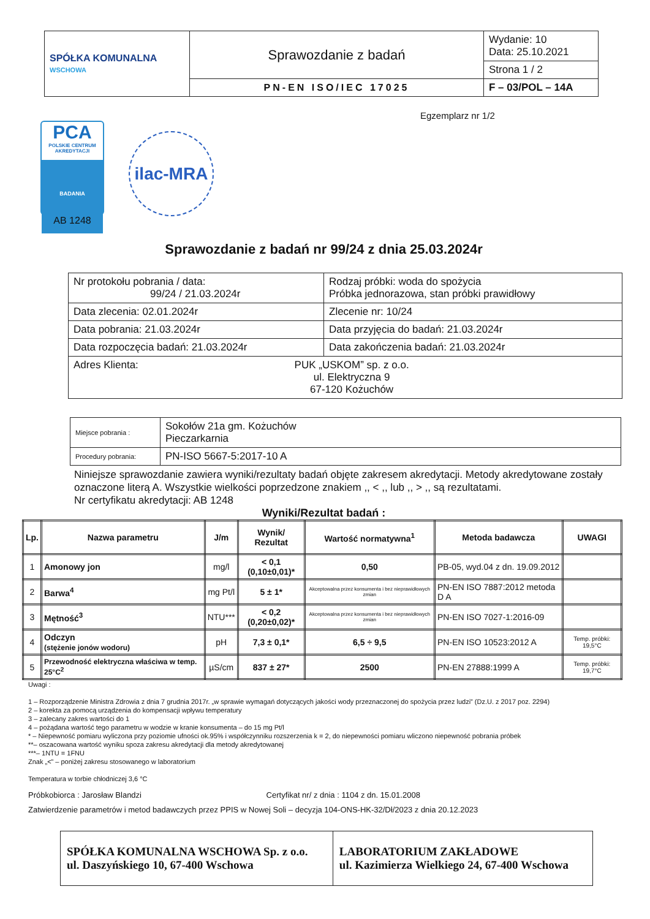| SPÓŁKA KOMUNALNA WSCHOWA | Sprawozdanie z badań | Wydanie: 10 Data: 25.10.2021 |
| | | Strona 1 / 2 |
| | PN-EN ISO/IEC 17025 | F – 03/POL – 14A |
Egzemplarz nr 1/2
PCA
POLSKIE CENTRUM AKREDYTACJI
BADANIA
AB 1248
ilac-MRA
Sprawozdanie z badań nr 99/24 z dnia 25.03.2024r
| Nr protokołu pobrania / data: 99/24 / 21.03.2024r | Rodzaj próbki: woda do spożycia Próbka jednorazowa, stan próbki prawidłowy |
| Data zlecenia: 02.01.2024r | Zlecenie nr: 10/24 |
| Data pobrania: 21.03.2024r | Data przyjęcia do badań: 21.03.2024r |
| Data rozpoczęcia badań: 21.03.2024r | Data zakończenia badań: 21.03.2024r |
| Adres Klienta: PUK „USKOM” sp. z o.o. ul. Elektryczna 9 67-120 Kożuchów | |
| Miejsce pobrania : | Sokołów 21a gm. Kożuchów Pieczarkarnia |
| Procedury pobrania: | PN-ISO 5667-5:2017-10 A |
Niniejsze sprawozdanie zawiera wyniki/rezultaty badań objęte zakresem akredytacji. Metody akredytowane zostały oznaczone literą A. Wszystkie wielkości poprzedzone znakiem ,, < ,, lub ,, > ,, są rezultatami.
Nr certyfikatu akredytacji: AB 1248
Wyniki/Rezultat badań :
| Lp. | Nazwa parametru | J/m | Wynik/ Rezultat | Wartość normatywna<sup>1</sup> | Metoda badawcza | UWAGI |
| --- | --- | --- | --- | --- | --- | --- |
| 1 | Amonowy jon | mg/l | < 0,1 (0,10±0,01)* | 0,50 | PB-05, wyd.04 z dn. 19.09.2012 | |
| 2 | Barwa<sup>4</sup> | mg Pt/l | 5 ± 1* | Akceptowalna przez konsumenta i bez nieprawidłowych zmian | PN-EN ISO 7887:2012 metoda D A | |
| 3 | Mętność<sup>3</sup> | NTU*** | < 0,2 (0,20±0,02)* | Akceptowalna przez konsumenta i bez nieprawidłowych zmian | PN-EN ISO 7027-1:2016-09 | |
| 4 | Odczyn (stężenie jonów wodoru) | pH | 7,3 ± 0,1* | 6,5 ÷ 9,5 | PN-EN ISO 10523:2012 A | Temp. próbki: 19,5°C |
| 5 | Przewodność elektryczna właściwa w temp. 25°C<sup>2</sup> | µS/cm | 837 ± 27* | 2500 | PN-EN 27888:1999 A | Temp. próbki: 19,7°C |
Uwagi :
1 – Rozporządzenie Ministra Zdrowia z dnia 7 grudnia 2017r. „w sprawie wymagań dotyczących jakości wody przeznaczonej do spożycia przez ludzi” (Dz.U. z 2017 poz. 2294)
2 – korekta za pomocą urządzenia do kompensacji wpływu temperatury
3 – zalecany zakres wartości do 1
4 – pożądana wartość tego parametru w wodzie w kranie konsumenta – do 15 mg Pt/l
* – Niepewność pomiaru wyliczona przy poziomie ufności ok.95% i współczynniku rozszerzenia k = 2, do niepewności pomiaru wliczono niepewność pobrania próbek
**– oszacowana wartość wyniku spoza zakresu akredytacji dla metody akredytowanej
***– 1NTU = 1FNU
Znak „<” – poniżej zakresu stosowanego w laboratorium
Temperatura w torbie chłodniczej 3,6 °C
Próbkobiorca : Jarosław Blandzi Certyfikat nr/ z dnia : 1104 z dn. 15.01.2008
Zatwierdzenie parametrów i metod badawczych przez PPIS w Nowej Soli – decyzja 104-ONS-HK-32/Dł/2023 z dnia 20.12.2023
| SPÓŁKA KOMUNALNA WSCHOWA Sp. z o.o. ul. Daszyńskiego 10, 67-400 Wschowa | LABORATORIUM ZAKŁADOWE ul. Kazimierza Wielkiego 24, 67-400 Wschowa |